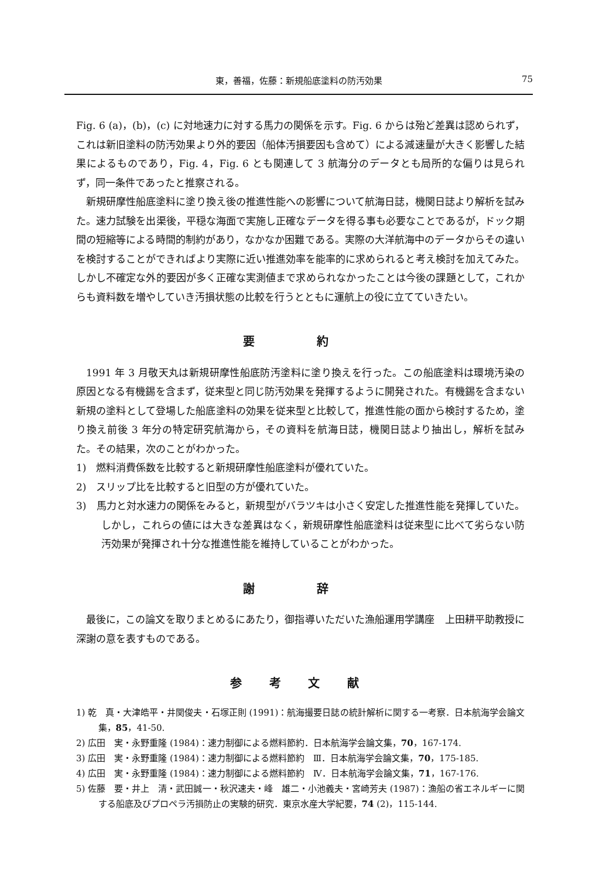東，善福，佐藤：新規船底塗料の防汚効果 75
Fig. 6 (a)，(b)，(c) に対地速力に対する馬力の関係を示す。Fig. 6 からは殆ど差異は認められず，これは新旧塗料の防汚効果より外的要因（船体汚損要因も含めて）による減速量が大きく影響した結果によるものであり，Fig. 4，Fig. 6 とも関連して 3 航海分のデータとも局所的な偏りは見られず，同一条件であったと推察される。
新規研摩性船底塗料に塗り換え後の推進性能への影響について航海日誌，機関日誌より解析を試みた。速力試験を出渠後，平穏な海面で実施し正確なデータを得る事も必要なことであるが，ドック期間の短縮等による時間的制約があり，なかなか困難である。実際の大洋航海中のデータからその違いを検討することができればより実際に近い推進効率を能率的に求められると考え検討を加えてみた。しかし不確定な外的要因が多く正確な実測値まで求められなかったことは今後の課題として，これからも資料数を増やしていき汚損状態の比較を行うとともに運航上の役に立てていきたい。
要 約
1991 年 3 月敬天丸は新規研摩性船底防汚塗料に塗り換えを行った。この船底塗料は環境汚染の原因となる有機錫を含まず，従来型と同じ防汚効果を発揮するように開発された。有機錫を含まない新規の塗料として登場した船底塗料の効果を従来型と比較して，推進性能の面から検討するため，塗り換え前後 3 年分の特定研究航海から，その資料を航海日誌，機関日誌より抽出し，解析を試みた。その結果，次のことがわかった。
1)　燃料消費係数を比較すると新規研摩性船底塗料が優れていた。
2)　スリップ比を比較すると旧型の方が優れていた。
3)　馬力と対水速力の関係をみると，新規型がバラツキは小さく安定した推進性能を発揮していた。しかし，これらの値には大きな差異はなく，新規研摩性船底塗料は従来型に比べて劣らない防汚効果が発揮され十分な推進性能を維持していることがわかった。
謝 辞
最後に，この論文を取りまとめるにあたり，御指導いただいた漁船運用学講座　上田耕平助教授に深謝の意を表すものである。
参 考 文 献
1) 乾　真・大津皓平・井関俊夫・石塚正則 (1991)：航海撮要日誌の統計解析に関する一考察．日本航海学会論文集，85，41-50.
2) 広田　実・永野重隆 (1984)：速力制御による燃料節約．日本航海学会論文集，70，167-174.
3) 広田　実・永野重隆 (1984)：速力制御による燃料節約　Ⅲ．日本航海学会論文集，70，175-185.
4) 広田　実・永野重隆 (1984)：速力制御による燃料節約　Ⅳ．日本航海学会論文集，71，167-176.
5) 佐藤　要・井上　清・武田誠一・秋沢速夫・峰　雄二・小池義夫・宮崎芳夫 (1987)：漁船の省エネルギーに関する船底及びプロペラ汚損防止の実験的研究．東京水産大学紀要，74 (2)，115-144.